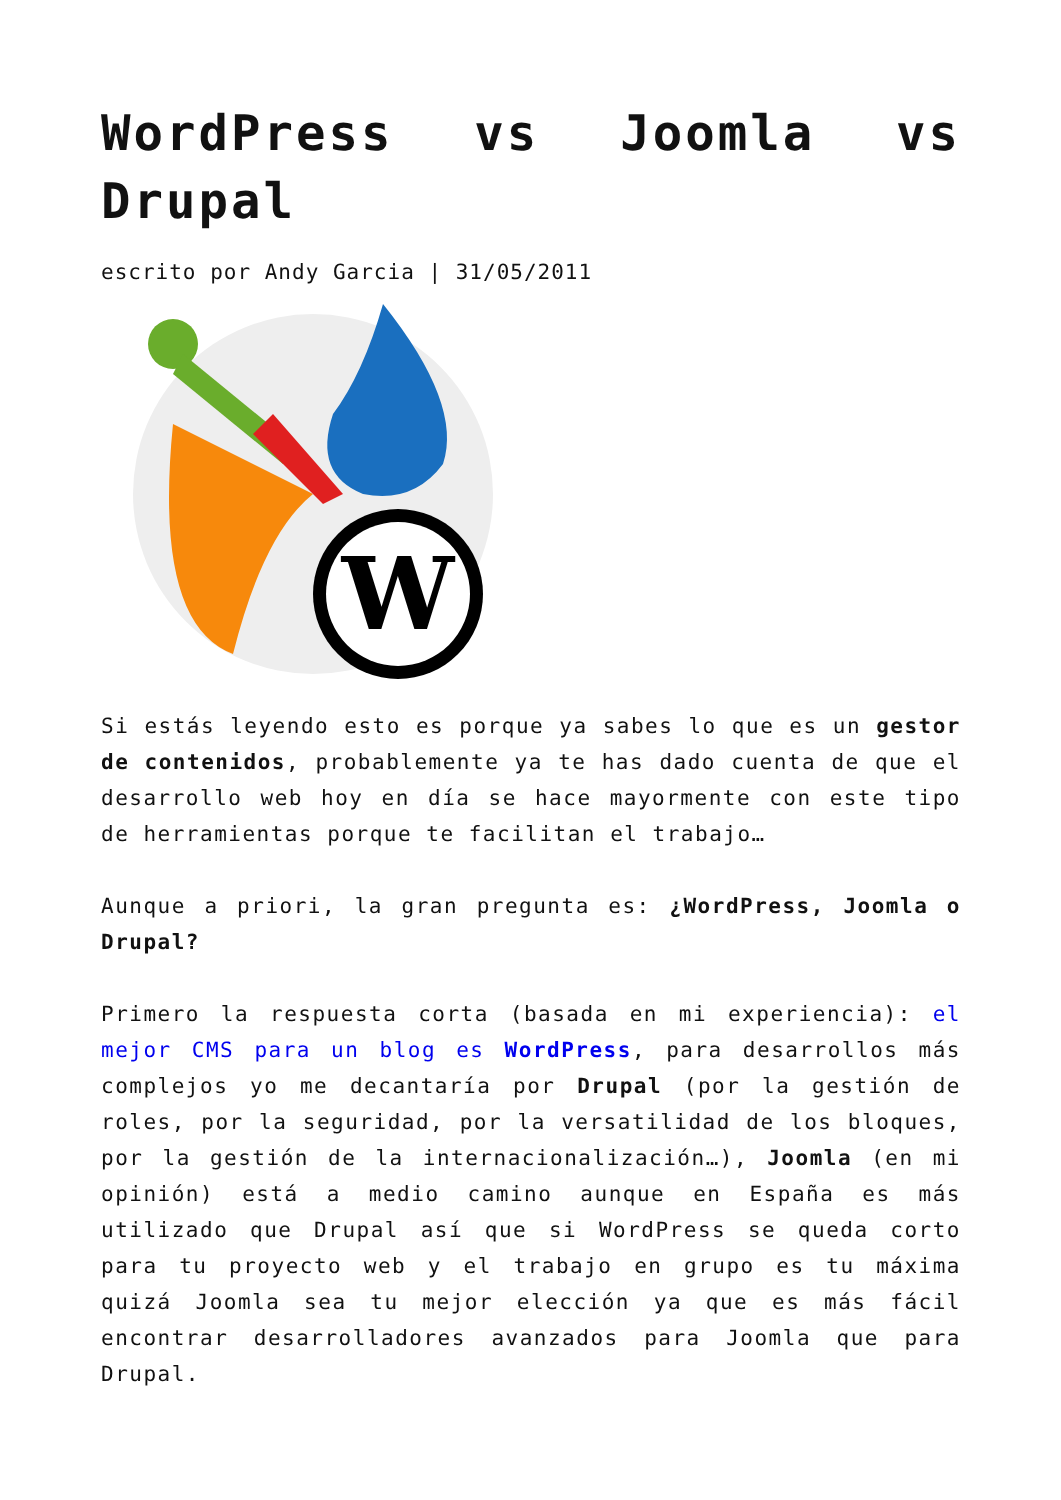WordPress vs Joomla vs Drupal
escrito por Andy Garcia | 31/05/2011
W
Si estás leyendo esto es porque ya sabes lo que es un gestor de contenidos, probablemente ya te has dado cuenta de que el desarrollo web hoy en día se hace mayormente con este tipo de herramientas porque te facilitan el trabajo…
Aunque a priori, la gran pregunta es: ¿WordPress, Joomla o Drupal?
Primero la respuesta corta (basada en mi experiencia): el mejor CMS para un blog es WordPress, para desarrollos más complejos yo me decantaría por Drupal (por la gestión de roles, por la seguridad, por la versatilidad de los bloques, por la gestión de la internacionalización…), Joomla (en mi opinión) está a medio camino aunque en España es más utilizado que Drupal así que si WordPress se queda corto para tu proyecto web y el trabajo en grupo es tu máxima quizá Joomla sea tu mejor elección ya que es más fácil encontrar desarrolladores avanzados para Joomla que para Drupal.